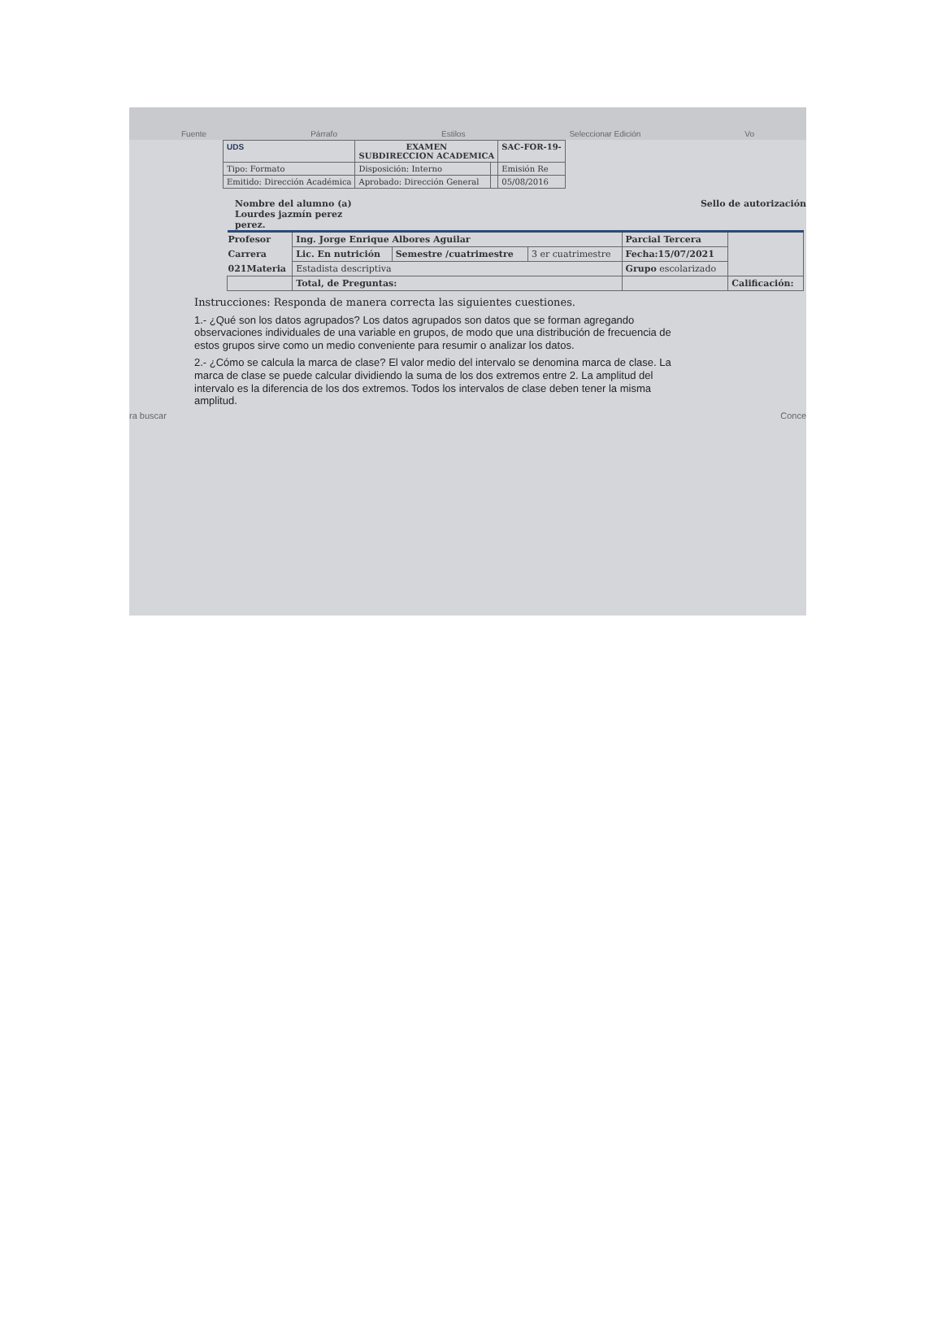Fuente Párrafo Estilos Seleccionar Edición Vo
| UDS | EXAMEN SUBDIRECCION ACADEMICA | | SAC-FOR-19- |
| Tipo: Formato | Disposición: Interno | | Emisión Re |
| Emitido: Dirección Académica | Aprobado: Dirección General | | 05/08/2016 |
Nombre del alumno (a)
Lourdes jazmín perez
perez.
Sello de autorización
| Profesor | Ing. Jorge Enrique Albores Aguilar | | | Parcial Tercera | |
| Carrera | Lic. En nutrición | Semestre /cuatrimestre | 3 er cuatrimestre | Fecha:15/07/2021 | |
| 021Materia | Estadista descriptiva | | | Grupo escolarizado | |
| | Total, de Preguntas: | | | | Calificación: |
Instrucciones: Responda de manera correcta las siguientes cuestiones.
1.- ¿Qué son los datos agrupados? Los datos agrupados son datos que se forman agregando observaciones individuales de una variable en grupos, de modo que una distribución de frecuencia de estos grupos sirve como un medio conveniente para resumir o analizar los datos.
2.- ¿Cómo se calcula la marca de clase? El valor medio del intervalo se denomina marca de clase. La marca de clase se puede calcular dividiendo la suma de los dos extremos entre 2. La amplitud del intervalo es la diferencia de los dos extremos. Todos los intervalos de clase deben tener la misma amplitud.
ra buscar Conce